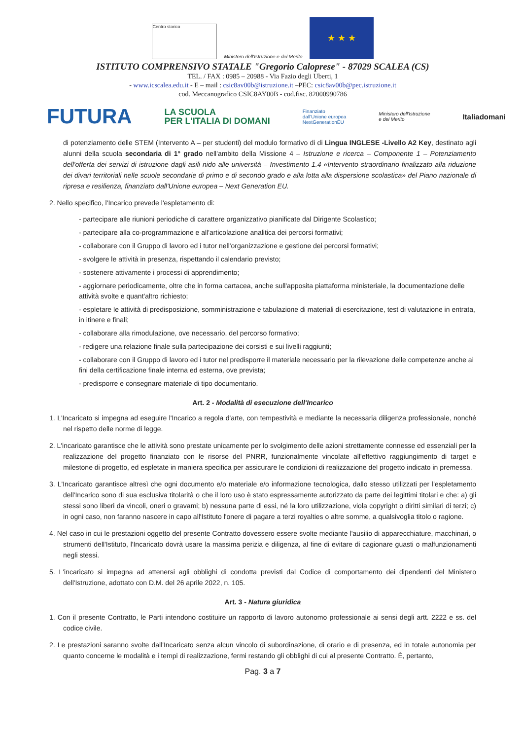Centro storico
Ministero dell'Istruzione e del Merito
★ ★ ★
ISTITUTO COMPRENSIVO STATALE "Gregorio Caloprese" - 87029 SCALEA (CS)
TEL. / FAX : 0985 – 20988 - Via Fazio degli Uberti, 1
- www.icscalea.edu.it - E – mail : csic8av00b@istruzione.it –PEC: csic8av00b@pec.istruzione.it
cod. Meccanografico CSIC8AY00B - cod.fisc. 82000990786
FUTURA LA SCUOLA
PER L'ITALIA DI DOMANI Finanziato
dall'Unione europea
NextGenerationEU Ministero dell'Istruzione
e del Merito Italiadomani
di potenziamento delle STEM (Intervento A – per studenti) del modulo formativo di di Lingua INGLESE -Livello A2 Key, destinato agli alunni della scuola secondaria di 1° grado nell'ambito della Missione 4 – Istruzione e ricerca – Componente 1 – Potenziamento dell'offerta dei servizi di istruzione dagli asili nido alle università – Investimento 1.4 «Intervento straordinario finalizzato alla riduzione dei divari territoriali nelle scuole secondarie di primo e di secondo grado e alla lotta alla dispersione scolastica» del Piano nazionale di ripresa e resilienza, finanziato dall'Unione europea – Next Generation EU.
2. Nello specifico, l'Incarico prevede l'espletamento di:
- partecipare alle riunioni periodiche di carattere organizzativo pianificate dal Dirigente Scolastico;
- partecipare alla co-programmazione e all'articolazione analitica dei percorsi formativi;
- collaborare con il Gruppo di lavoro ed i tutor nell'organizzazione e gestione dei percorsi formativi;
- svolgere le attività in presenza, rispettando il calendario previsto;
- sostenere attivamente i processi di apprendimento;
- aggiornare periodicamente, oltre che in forma cartacea, anche sull'apposita piattaforma ministeriale, la documentazione delle attività svolte e quant'altro richiesto;
- espletare le attività di predisposizione, somministrazione e tabulazione di materiali di esercitazione, test di valutazione in entrata, in itinere e finali;
- collaborare alla rimodulazione, ove necessario, del percorso formativo;
- redigere una relazione finale sulla partecipazione dei corsisti e sui livelli raggiunti;
- collaborare con il Gruppo di lavoro ed i tutor nel predisporre il materiale necessario per la rilevazione delle competenze anche ai fini della certificazione finale interna ed esterna, ove prevista;
- predisporre e consegnare materiale di tipo documentario.
Art. 2 - Modalità di esecuzione dell'Incarico
1. L'Incaricato si impegna ad eseguire l'Incarico a regola d'arte, con tempestività e mediante la necessaria diligenza professionale, nonché nel rispetto delle norme di legge.
2. L'incaricato garantisce che le attività sono prestate unicamente per lo svolgimento delle azioni strettamente connesse ed essenziali per la realizzazione del progetto finanziato con le risorse del PNRR, funzionalmente vincolate all'effettivo raggiungimento di target e milestone di progetto, ed espletate in maniera specifica per assicurare le condizioni di realizzazione del progetto indicato in premessa.
3. L'Incaricato garantisce altresì che ogni documento e/o materiale e/o informazione tecnologica, dallo stesso utilizzati per l'espletamento dell'Incarico sono di sua esclusiva titolarità o che il loro uso è stato espressamente autorizzato da parte dei legittimi titolari e che: a) gli stessi sono liberi da vincoli, oneri o gravami; b) nessuna parte di essi, né la loro utilizzazione, viola copyright o diritti similari di terzi; c) in ogni caso, non faranno nascere in capo all'Istituto l'onere di pagare a terzi royalties o altre somme, a qualsivoglia titolo o ragione.
4. Nel caso in cui le prestazioni oggetto del presente Contratto dovessero essere svolte mediante l'ausilio di apparecchiature, macchinari, o strumenti dell'Istituto, l'Incaricato dovrà usare la massima perizia e diligenza, al fine di evitare di cagionare guasti o malfunzionamenti negli stessi.
5. L'incaricato si impegna ad attenersi agli obblighi di condotta previsti dal Codice di comportamento dei dipendenti del Ministero dell'Istruzione, adottato con D.M. del 26 aprile 2022, n. 105.
Art. 3 - Natura giuridica
1. Con il presente Contratto, le Parti intendono costituire un rapporto di lavoro autonomo professionale ai sensi degli artt. 2222 e ss. del codice civile.
2. Le prestazioni saranno svolte dall'Incaricato senza alcun vincolo di subordinazione, di orario e di presenza, ed in totale autonomia per quanto concerne le modalità e i tempi di realizzazione, fermi restando gli obblighi di cui al presente Contratto. È, pertanto,
Pag. 3 a 7